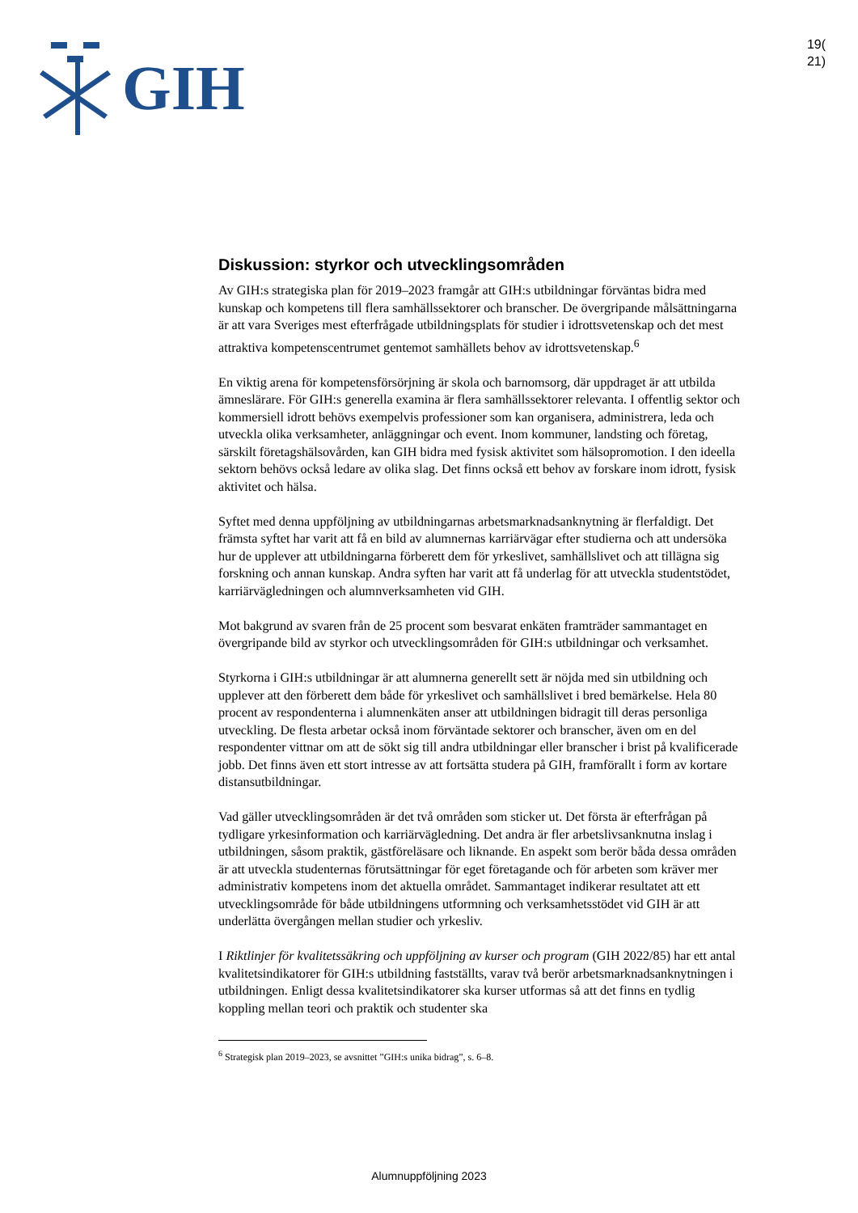GIH
19(
21)
Diskussion: styrkor och utvecklingsområden
Av GIH:s strategiska plan för 2019–2023 framgår att GIH:s utbildningar förväntas bidra med kunskap och kompetens till flera samhällssektorer och branscher. De övergripande målsättningarna är att vara Sveriges mest efterfrågade utbildningsplats för studier i idrottsvetenskap och det mest attraktiva kompetenscentrumet gentemot samhällets behov av idrottsvetenskap.<sup>6</sup>
En viktig arena för kompetensförsörjning är skola och barnomsorg, där uppdraget är att utbilda ämneslärare. För GIH:s generella examina är flera samhällssektorer relevanta. I offentlig sektor och kommersiell idrott behövs exempelvis professioner som kan organisera, administrera, leda och utveckla olika verksamheter, anläggningar och event. Inom kommuner, landsting och företag, särskilt företagshälsovården, kan GIH bidra med fysisk aktivitet som hälsopromotion. I den ideella sektorn behövs också ledare av olika slag. Det finns också ett behov av forskare inom idrott, fysisk aktivitet och hälsa.
Syftet med denna uppföljning av utbildningarnas arbetsmarknadsanknytning är flerfaldigt. Det främsta syftet har varit att få en bild av alumnernas karriärvägar efter studierna och att undersöka hur de upplever att utbildningarna förberett dem för yrkeslivet, samhällslivet och att tillägna sig forskning och annan kunskap. Andra syften har varit att få underlag för att utveckla studentstödet, karriärvägledningen och alumnverksamheten vid GIH.
Mot bakgrund av svaren från de 25 procent som besvarat enkäten framträder sammantaget en övergripande bild av styrkor och utvecklingsområden för GIH:s utbildningar och verksamhet.
Styrkorna i GIH:s utbildningar är att alumnerna generellt sett är nöjda med sin utbildning och upplever att den förberett dem både för yrkeslivet och samhällslivet i bred bemärkelse. Hela 80 procent av respondenterna i alumnenkäten anser att utbildningen bidragit till deras personliga utveckling. De flesta arbetar också inom förväntade sektorer och branscher, även om en del respondenter vittnar om att de sökt sig till andra utbildningar eller branscher i brist på kvalificerade jobb. Det finns även ett stort intresse av att fortsätta studera på GIH, framförallt i form av kortare distansutbildningar.
Vad gäller utvecklingsområden är det två områden som sticker ut. Det första är efterfrågan på tydligare yrkesinformation och karriärvägledning. Det andra är fler arbetslivsanknutna inslag i utbildningen, såsom praktik, gästföreläsare och liknande. En aspekt som berör båda dessa områden är att utveckla studenternas förutsättningar för eget företagande och för arbeten som kräver mer administrativ kompetens inom det aktuella området. Sammantaget indikerar resultatet att ett utvecklingsområde för både utbildningens utformning och verksamhetsstödet vid GIH är att underlätta övergången mellan studier och yrkesliv.
I Riktlinjer för kvalitetssäkring och uppföljning av kurser och program (GIH 2022/85) har ett antal kvalitetsindikatorer för GIH:s utbildning fastställts, varav två berör arbetsmarknadsanknytningen i utbildningen. Enligt dessa kvalitetsindikatorer ska kurser utformas så att det finns en tydlig koppling mellan teori och praktik och studenter ska
<sup>6</sup> Strategisk plan 2019–2023, se avsnittet ”GIH:s unika bidrag”, s. 6–8.
Alumnuppföljning 2023